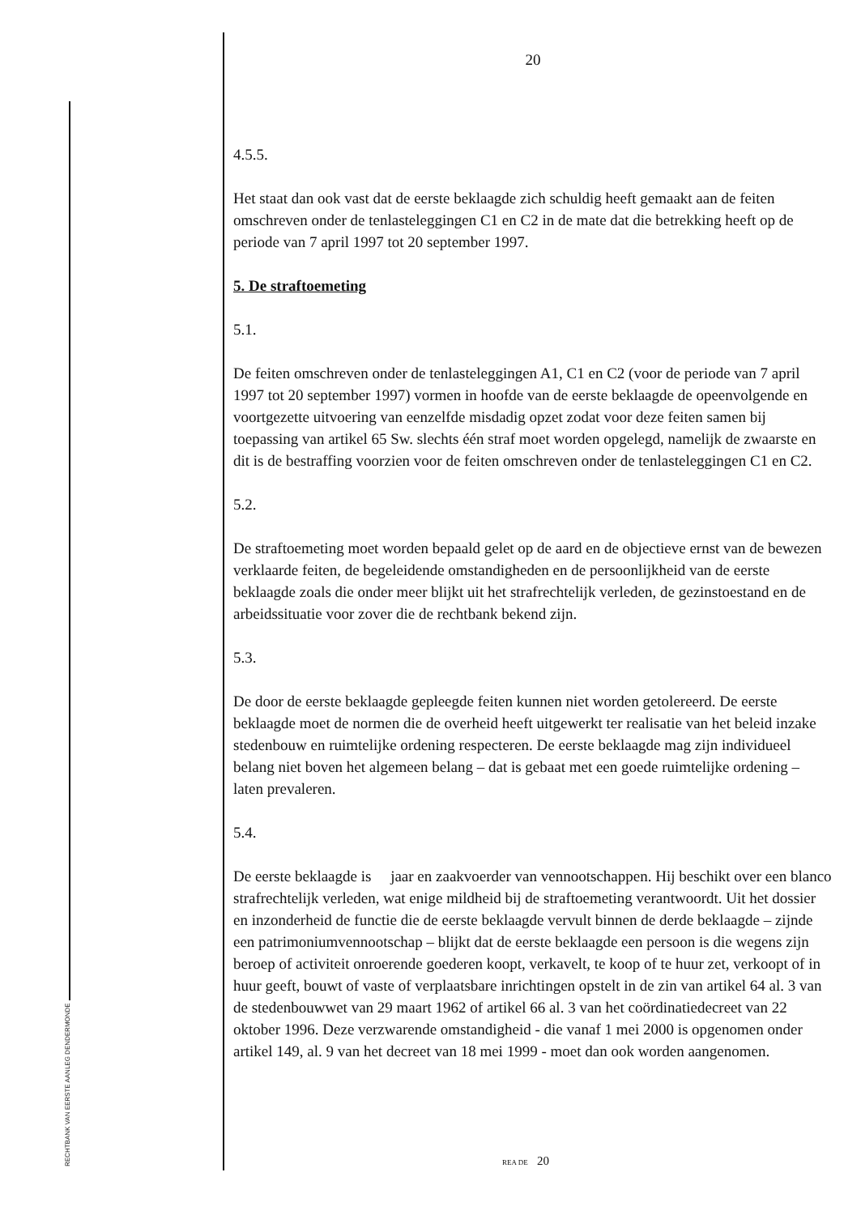RECHTBANK VAN EERSTE AANLEG DENDERMONDE
20
4.5.5.
Het staat dan ook vast dat de eerste beklaagde zich schuldig heeft gemaakt aan de feiten omschreven onder de tenlasteleggingen C1 en C2 in de mate dat die betrekking heeft op de periode van 7 april 1997 tot 20 september 1997.
5. De straftoemeting
5.1.
De feiten omschreven onder de tenlasteleggingen A1, C1 en C2 (voor de periode van 7 april 1997 tot 20 september 1997) vormen in hoofde van de eerste beklaagde de opeenvolgende en voortgezette uitvoering van eenzelfde misdadig opzet zodat voor deze feiten samen bij toepassing van artikel 65 Sw. slechts één straf moet worden opgelegd, namelijk de zwaarste en dit is de bestraffing voorzien voor de feiten omschreven onder de tenlasteleggingen C1 en C2.
5.2.
De straftoemeting moet worden bepaald gelet op de aard en de objectieve ernst van de bewezen verklaarde feiten, de begeleidende omstandigheden en de persoonlijkheid van de eerste beklaagde zoals die onder meer blijkt uit het strafrechtelijk verleden, de gezinstoestand en de arbeidssituatie voor zover die de rechtbank bekend zijn.
5.3.
De door de eerste beklaagde gepleegde feiten kunnen niet worden getolereerd. De eerste beklaagde moet de normen die de overheid heeft uitgewerkt ter realisatie van het beleid inzake stedenbouw en ruimtelijke ordening respecteren. De eerste beklaagde mag zijn individueel belang niet boven het algemeen belang – dat is gebaat met een goede ruimtelijke ordening – laten prevaleren.
5.4.
De eerste beklaagde is jaar en zaakvoerder van vennootschappen. Hij beschikt over een blanco strafrechtelijk verleden, wat enige mildheid bij de straftoemeting verantwoordt. Uit het dossier en inzonderheid de functie die de eerste beklaagde vervult binnen de derde beklaagde – zijnde een patrimoniumvennootschap – blijkt dat de eerste beklaagde een persoon is die wegens zijn beroep of activiteit onroerende goederen koopt, verkavelt, te koop of te huur zet, verkoopt of in huur geeft, bouwt of vaste of verplaatsbare inrichtingen opstelt in de zin van artikel 64 al. 3 van de stedenbouwwet van 29 maart 1962 of artikel 66 al. 3 van het coördinatiedecreet van 22 oktober 1996. Deze verzwarende omstandigheid - die vanaf 1 mei 2000 is opgenomen onder artikel 149, al. 9 van het decreet van 18 mei 1999 - moet dan ook worden aangenomen.
REA DE 20